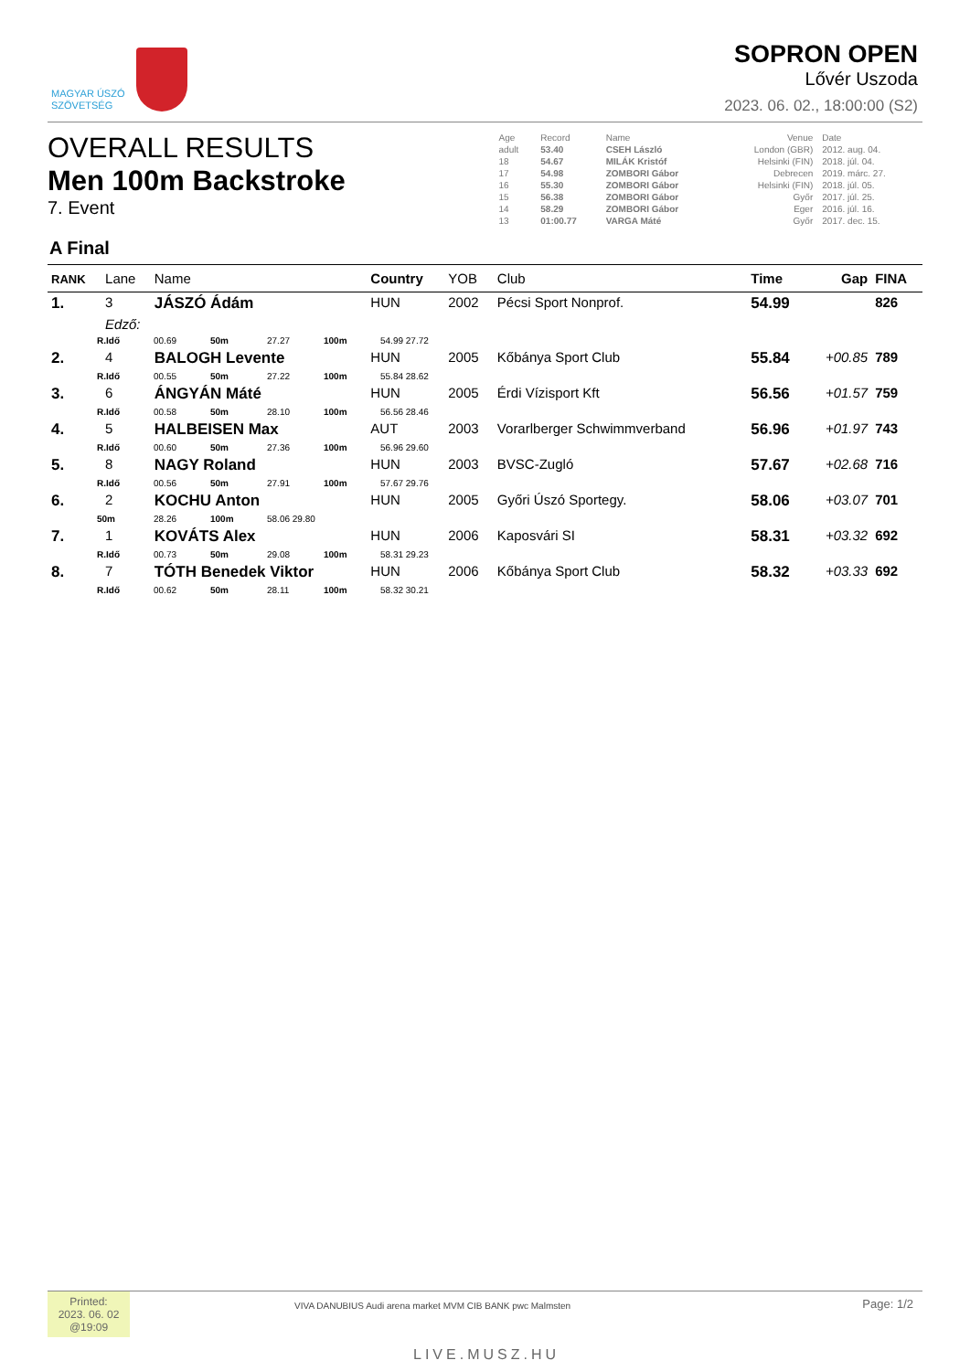MAGYAR ÚSZÓ
SZÖVETSÉG
SOPRON OPEN
Lővér Uszoda
2023. 06. 02., 18:00:00 (S2)
OVERALL RESULTS
Men 100m Backstroke
7. Event
| Age | Record | Name | Venue | Date |
| adult | 53.40 | CSEH László | London (GBR) | 2012. aug. 04. |
| 18 | 54.67 | MILÁK Kristóf | Helsinki (FIN) | 2018. júl. 04. |
| 17 | 54.98 | ZOMBORI Gábor | Debrecen | 2019. márc. 27. |
| 16 | 55.30 | ZOMBORI Gábor | Helsinki (FIN) | 2018. júl. 05. |
| 15 | 56.38 | ZOMBORI Gábor | Győr | 2017. júl. 25. |
| 14 | 58.29 | ZOMBORI Gábor | Eger | 2016. júl. 16. |
| 13 | 01:00.77 | VARGA Máté | Győr | 2017. dec. 15. |
A Final
| RANK | Lane | Name | Country | YOB | Club | Time | Gap | FINA |
| --- | --- | --- | --- | --- | --- | --- | --- | --- |
| 1. | 3 | JÁSZÓ Ádám | HUN | 2002 | Pécsi Sport Nonprof. | 54.99 | | 826 |
| | Edző: | | | | | | | |
| R.Idő 00.69 50m 27.27 100m 54.99 27.72 | | | | | | | | |
| 2. | 4 | BALOGH Levente | HUN | 2005 | Kőbánya Sport Club | 55.84 | +00.85 | 789 |
| R.Idő 00.55 50m 27.22 100m 55.84 28.62 | | | | | | | | |
| 3. | 6 | ÁNGYÁN Máté | HUN | 2005 | Érdi Vízisport Kft | 56.56 | +01.57 | 759 |
| R.Idő 00.58 50m 28.10 100m 56.56 28.46 | | | | | | | | |
| 4. | 5 | HALBEISEN Max | AUT | 2003 | Vorarlberger Schwimmverband | 56.96 | +01.97 | 743 |
| R.Idő 00.60 50m 27.36 100m 56.96 29.60 | | | | | | | | |
| 5. | 8 | NAGY Roland | HUN | 2003 | BVSC-Zugló | 57.67 | +02.68 | 716 |
| R.Idő 00.56 50m 27.91 100m 57.67 29.76 | | | | | | | | |
| 6. | 2 | KOCHU Anton | HUN | 2005 | Győri Úszó Sportegy. | 58.06 | +03.07 | 701 |
| 50m 28.26 100m 58.06 29.80 | | | | | | | | |
| 7. | 1 | KOVÁTS Alex | HUN | 2006 | Kaposvári SI | 58.31 | +03.32 | 692 |
| R.Idő 00.73 50m 29.08 100m 58.31 29.23 | | | | | | | | |
| 8. | 7 | TÓTH Benedek Viktor | HUN | 2006 | Kőbánya Sport Club | 58.32 | +03.33 | 692 |
| R.Idő 00.62 50m 28.11 100m 58.32 30.21 | | | | | | | | |
Printed:
2023. 06. 02
@19:09
VIVA DANUBIUS Audi arena market MVM CIB BANK pwc Malmsten
LIVE.MUSZ.HU
Page: 1/2